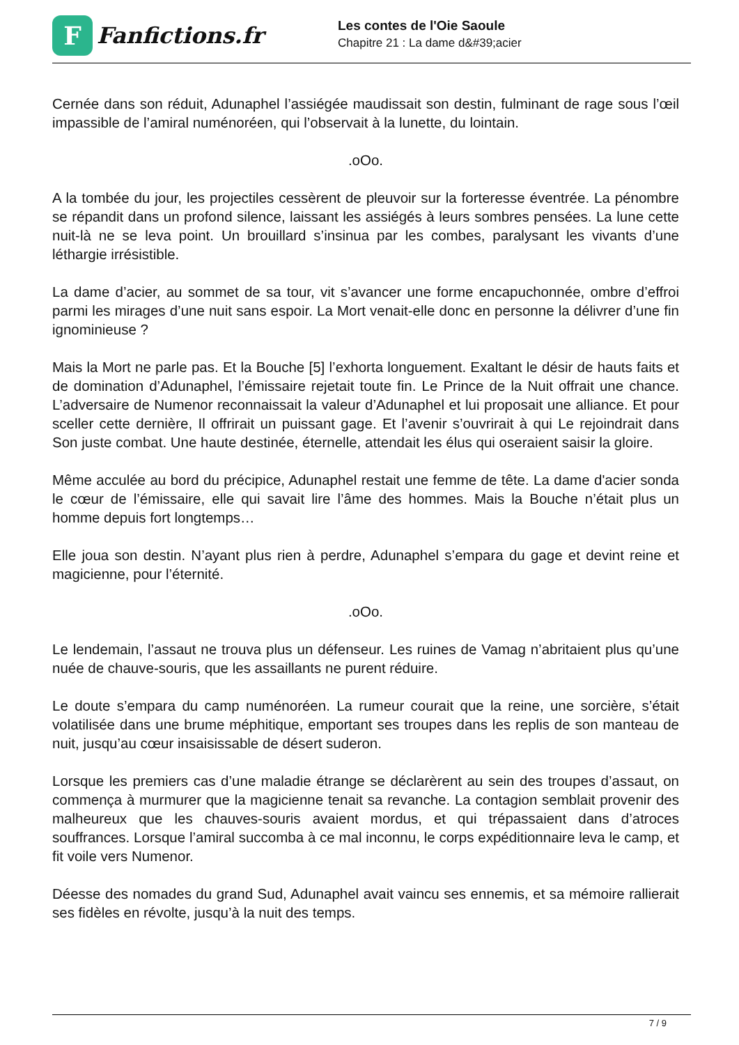F
Fanfictions.fr
Les contes de l'Oie Saoule
Chapitre 21 : La dame d&#39;acier
Cernée dans son réduit, Adunaphel l’assiégée maudissait son destin, fulminant de rage sous l’œil impassible de l’amiral numénoréen, qui l’observait à la lunette, du lointain.
.oOo.
A la tombée du jour, les projectiles cessèrent de pleuvoir sur la forteresse éventrée. La pénombre se répandit dans un profond silence, laissant les assiégés à leurs sombres pensées. La lune cette nuit-là ne se leva point. Un brouillard s’insinua par les combes, paralysant les vivants d’une léthargie irrésistible.
La dame d’acier, au sommet de sa tour, vit s’avancer une forme encapuchonnée, ombre d’effroi parmi les mirages d’une nuit sans espoir. La Mort venait-elle donc en personne la délivrer d’une fin ignominieuse ?
Mais la Mort ne parle pas. Et la Bouche [5] l’exhorta longuement. Exaltant le désir de hauts faits et de domination d’Adunaphel, l’émissaire rejetait toute fin. Le Prince de la Nuit offrait une chance. L’adversaire de Numenor reconnaissait la valeur d’Adunaphel et lui proposait une alliance. Et pour sceller cette dernière, Il offrirait un puissant gage. Et l’avenir s’ouvrirait à qui Le rejoindrait dans Son juste combat. Une haute destinée, éternelle, attendait les élus qui oseraient saisir la gloire.
Même acculée au bord du précipice, Adunaphel restait une femme de tête. La dame d'acier sonda le cœur de l’émissaire, elle qui savait lire l’âme des hommes. Mais la Bouche n’était plus un homme depuis fort longtemps…
Elle joua son destin. N’ayant plus rien à perdre, Adunaphel s’empara du gage et devint reine et magicienne, pour l’éternité.
.oOo.
Le lendemain, l’assaut ne trouva plus un défenseur. Les ruines de Vamag n’abritaient plus qu’une nuée de chauve-souris, que les assaillants ne purent réduire.
Le doute s’empara du camp numénoréen. La rumeur courait que la reine, une sorcière, s’était volatilisée dans une brume méphitique, emportant ses troupes dans les replis de son manteau de nuit, jusqu’au cœur insaisissable de désert suderon.
Lorsque les premiers cas d’une maladie étrange se déclarèrent au sein des troupes d’assaut, on commença à murmurer que la magicienne tenait sa revanche. La contagion semblait provenir des malheureux que les chauves-souris avaient mordus, et qui trépassaient dans d’atroces souffrances. Lorsque l’amiral succomba à ce mal inconnu, le corps expéditionnaire leva le camp, et fit voile vers Numenor.
Déesse des nomades du grand Sud, Adunaphel avait vaincu ses ennemis, et sa mémoire rallierait ses fidèles en révolte, jusqu’à la nuit des temps.
7 / 9